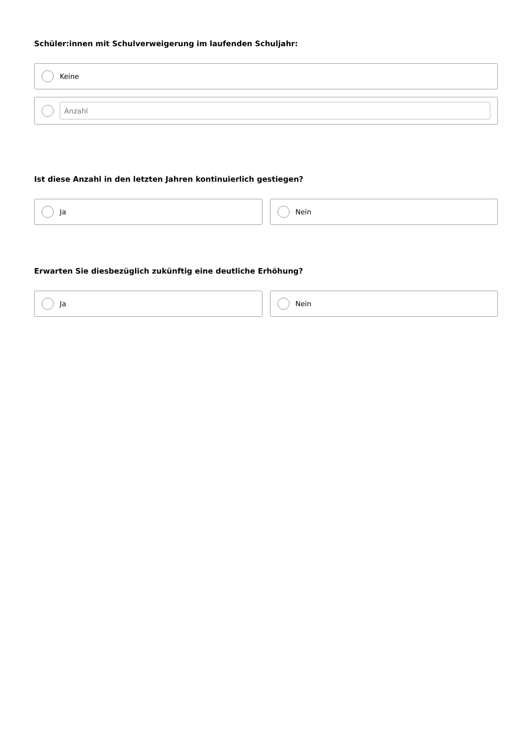Schüler:innen mit Schulverweigerung im laufenden Schuljahr:
Keine
Anzahl
Ist diese Anzahl in den letzten Jahren kontinuierlich gestiegen?
Ja Nein
Erwarten Sie diesbezüglich zukünftig eine deutliche Erhöhung?
Ja Nein